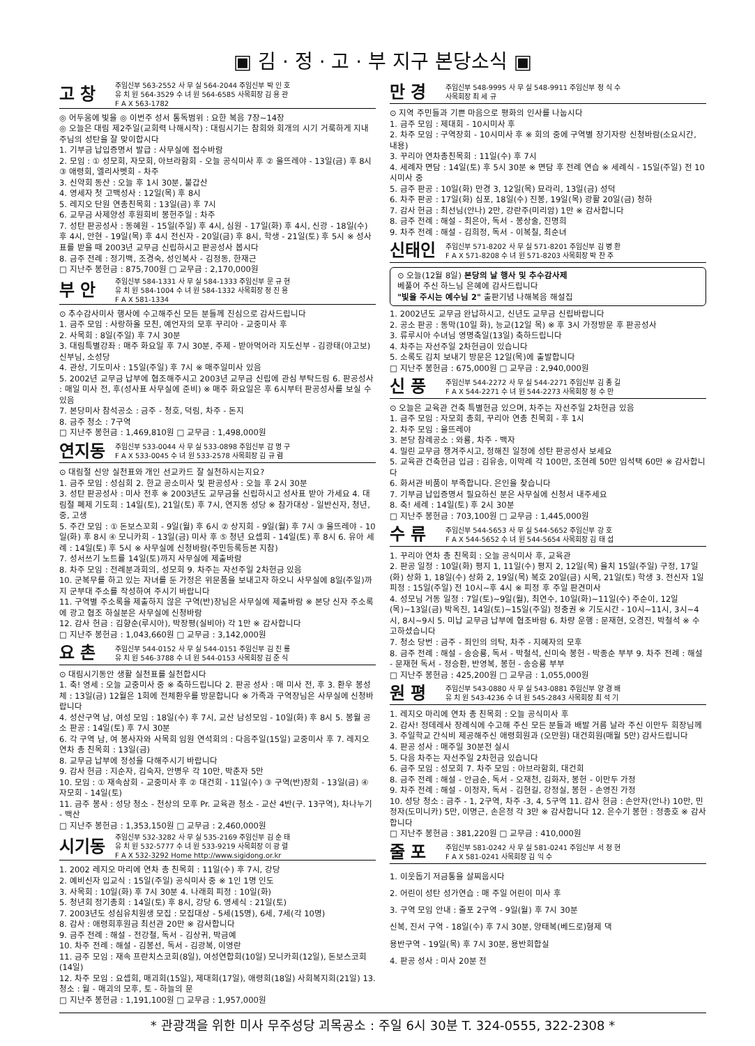▣ 김 · 정 · 고 · 부 지구 본당소식 ▣
고 창
주임신부 563-2552 사 무 실 564-2044 주임신부 박 인 호
유 치 원 564-3529 수 녀 원 564-6585 사목회장 김 용 관
F A X 563-1782
◎ 어두움에 빛을 ◎ 이번주 성서 통독범위 : 요한 복음 7장~14장
◎ 오늘은 대림 제2주일(교회력 나해시작) : 대림시기는 참회와 회개의 시기 거룩하게 지내 주님의 성탄을 잘 맞이합시다
1. 기부금 납입증명서 발급 : 사무실에 접수바람
2. 모임 : ① 성모회, 자모회, 아브라함회 - 오늘 공식미사 후 ② 울뜨레야 - 13일(금) 후 8시 ③ 애령회, 엘리사벳회 - 차주
3. 신약회 동산 : 오늘 후 1시 30분, 불갑산
4. 영세자 첫 고백성사 : 12일(목) 후 8시
5. 레지오 단원 연총친목회 : 13일(금) 후 7시
6. 교무금 사제양성 후원회비 봉헌주일 : 차주
7. 성탄 판공성사 : 동혜원 - 15일(주일) 후 4시, 심원 - 17일(화) 후 4시, 신광 - 18일(수) 후 4시, 안현 - 19일(목) 후 4시 전신자 - 20일(금) 후 8시, 학생 - 21일(토) 후 5시 ※ 성사표를 받을 때 2003년 교무금 신립하시고 판공성사 봅시다
8. 금주 전례 : 정기백, 조경숙, 성인복사 - 김정동, 한재근
□ 지난주 봉헌금 : 875,700원 □ 교무금 : 2,170,000원
부 안
주임신부 584-1331 사 무 실 584-1333 주임신부 문 규 현
유 치 원 584-1004 수 녀 원 584-1332 사목회장 정 진 용
F A X 581-1334
⊙ 추수감사미사 행사에 수고해주신 모든 분들께 진심으로 감사드립니다
1. 금주 모임 : 사랑하올 모친, 예언자의 모후 꾸리아 - 교중미사 후
2. 사목회 : 8일(주일) 후 7시 30분
3. 대림특별강좌 : 매주 화요일 후 7시 30분, 주제 - 받아먹어라 지도신부 - 김광태(야고보)신부님, 소성당
4. 관상, 기도미사 : 15일(주일) 후 7시 ※ 매주일미사 있음
5. 2002년 교무금 납부에 협조해주시고 2003년 교무금 신립에 관심 부탁드림 6. 판공성사 : 매일 미사 전, 후(성사표 사무실에 준비) ※ 매주 화요일은 후 6시부터 판공성사를 보실 수 있음
7. 본당미사 참석공소 : 금주 - 청호, 덕림, 차주 - 돈지
8. 금주 청소 : 7구역
□ 지난주 봉헌금 : 1,469,810원 □ 교무금 : 1,498,000원
연지동
주임신부 533-0044 사 무 실 533-0898 주임신부 감 명 구
F A X 533-0045 수 녀 원 533-2578 사목회장 김 규 렴
⊙ 대림절 신앙 실천표와 개인 선교카드 잘 실천하시는지요?
1. 금주 모임 : 성심회 2. 한교 공소미사 및 판공성사 : 오늘 후 2시 30분
3. 성탄 판공성사 : 미사 전후 ※ 2003년도 교무금을 신립하시고 성사표 받아 가세요 4. 대림절 폐제 기도회 : 14일(토), 21일(토) 후 7시, 연지동 성당 ※ 참가대상 - 일반신자, 청년, 중, 고생
5. 주간 모임 : ① 돈보스꼬회 - 9일(월) 후 6시 ② 상지회 - 9일(월) 후 7시 ③ 울뜨레야 - 10일(화) 후 8시 ④ 모니카회 - 13일(금) 미사 후 ⑤ 청년 요셉회 - 14일(토) 후 8시 6. 유아 세례 : 14일(토) 후 5시 ※ 사무실에 신청바람(주민등록등본 지참)
7. 성서쓰기 노트를 14일(토)까지 사무실에 제출바람
8. 차주 모임 : 전례분과회의, 성모회 9. 차주는 자선주일 2차헌금 있음
10. 군복무를 하고 있는 자녀를 둔 가정은 위문품을 보내고자 하오니 사무실에 8일(주일)까지 군부대 주소를 작성하여 주시기 바랍니다
11. 구역별 주소록을 제출하지 않은 구역(반)장님은 사무실에 제출바람 ※ 본당 신자 주소록에 광고 협조 하실분은 사무실에 신청바람
12. 감사 헌금 : 김향순(루시아), 박장평(실비아) 각 1만 ※ 감사합니다
□ 지난주 봉헌금 : 1,043,660원 □ 교무금 : 3,142,000원
요 촌
주임신부 544-0152 사 무 실 544-0151 주임신부 김 진 룡
유 치 원 546-3788 수 녀 원 544-0153 사목회장 김 준 식
⊙ 대림시기동안 생활 실천표를 실천합시다
1. 축! 영세 : 오늘 교중미사 중 ※ 축하드립니다 2. 판공 성사 : 매 미사 전, 후 3. 환우 봉성체 : 13일(금) 12월은 1회에 전체환우를 방문합니다 ※ 가족과 구역장님은 사무실에 신청바랍니다
4. 성산구역 남, 여성 모임 : 18일(수) 후 7시, 교산 남성모임 - 10일(화) 후 8시 5. 봉월 공소 판공 : 14일(토) 후 7시 30분
6. 각 구역 남, 여 봉사자와 사목회 임원 연석회의 : 다음주일(15일) 교중미사 후 7. 레지오 연차 총 친목회 : 13일(금)
8. 교무금 납부에 정성을 다해주시기 바랍니다
9. 감사 헌금 : 지순자, 김숙자, 안병우 각 10만, 박춘자 5만
10. 모임 : ① 재속삼회 - 교중미사 후 ② 대건회 - 11일(수) ③ 구역(반)장회 - 13일(금) ④ 자모회 - 14일(토)
11. 금주 봉사 : 성당 청소 - 천상의 모후 Pr. 교육관 청소 - 교산 4반(구. 13구역), 차나누기 - 백산
□ 지난주 봉헌금 : 1,353,150원 □ 교무금 : 2,460,000원
시기동
주임신부 532-3282 사 무 실 535-2169 주임신부 김 순 태
유 치 원 532-5777 수 녀 원 533-9219 사목회장 이 광 렬
F A X 532-3292 Home http://www.sigidong.or.kr
1. 2002 레지오 마리에 연차 총 친목회 : 11일(수) 후 7시, 강당
2. 예비신자 입교식 : 15일(주일) 공식미사 중 ※ 1인 1명 인도
3. 사목회 : 10일(화) 후 7시 30분 4. 나래회 피정 : 10일(화)
5. 청년회 정기총회 : 14일(토) 후 8시, 강당 6. 영세식 : 21일(토)
7. 2003년도 성심유치원생 모집 : 모집대상 - 5세(15명), 6세, 7세(각 10명)
8. 감사 : 애령회후원금 최선관 20만 ※ 감사합니다
9. 금주 전례 : 해설 - 전강철, 독서 - 김상귀, 박금예
10. 차주 전례 : 해설 - 김봉선, 독서 - 김광복, 이영란
11. 금주 모임 : 재속 프란치스코회(8일), 여성연합회(10일) 모니카회(12일), 돈보스코회(14일)
12. 차주 모임 : 요셉회, 매괴회(15일), 제대회(17일), 애령회(18일) 사회복지회(21일) 13. 청소 : 월 - 매괴의 모후, 토 - 하늘의 문
□ 지난주 봉헌금 : 1,191,100원 □ 교무금 : 1,957,000원
만 경
주임신부 548-9995 사 무 실 548-9911 주임신부 정 식 수
사목회장 최 세 규
⊙ 지역 주민들과 기쁜 마음으로 평화의 인사를 나눕시다
1. 금주 모임 : 제대회 - 10시미사 후
2. 차주 모임 : 구역장회 - 10시미사 후 ※ 회의 중에 구역별 장기자랑 신청바람(소요시간, 내용)
3. 꾸리아 연차총친목회 : 11일(수) 후 7시
4. 세례자 면담 : 14일(토) 후 5시 30분 ※ 면담 후 전례 연습 ※ 세례식 - 15일(주일) 전 10시미사 중
5. 금주 판공 : 10일(화) 만경 3, 12일(목) 묘라리, 13일(금) 성덕
6. 차주 판공 : 17일(화) 심포, 18일(수) 진봉, 19일(목) 광활 20일(금) 청하
7. 감사 헌금 : 최선님(안나) 2만, 강란주(미리암) 1만 ※ 감사합니다
8. 금주 전례 : 해설 - 최은아, 독서 - 봉상술, 진명희
9. 차주 전례 : 해설 - 김희정, 독서 - 이복칠, 최순녀
신태인
주임신부 571-8202 사 무 실 571-8201 주임신부 김 병 환
F A X 571-8208 수 녀 원 571-8203 사목회장 박 찬 주
⊙ 오늘(12월 8일) 본당의 날 행사 및 추수감사제
베풀어 주신 하느님 은혜에 감사드립니다
"빛을 주시는 예수님 2" 출판기념 나해복음 해설집
1. 2002년도 교무금 완납하시고, 신년도 교무금 신립바랍니다
2. 공소 판공 : 동막(10일 화), 능교(12일 목) ※ 후 3시 가정방문 후 판공성사
3. 류루시아 수녀님 영명축일(13일) 축하드립니다
4. 차주는 자선주일 2차헌금이 있습니다
5. 소록도 김치 보내기 방문은 12일(목)에 출발합니다
□ 지난주 봉헌금 : 675,000원 □ 교무금 : 2,940,000원
신 풍
주임신부 544-2272 사 무 실 544-2271 주임신부 김 종 길
F A X 544-2271 수 녀 원 544-2273 사목회장 정 수 만
⊙ 오늘은 교육관 건축 특별헌금 있으며, 차주는 자선주일 2차헌금 있음
1. 금주 모임 : 자모회 총회, 꾸리아 연총 친목회 - 후 1시
2. 차주 모임 : 울뜨레야
3. 본당 참례공소 : 와룡, 차주 - 백자
4. 밀린 교무금 챙겨주시고, 정해진 일정에 성탄 판공성사 보세요
5. 교육관 건축헌금 입금 : 김유송, 이막례 각 100만, 조현례 50만 임석택 60만 ※ 감사합니다
6. 화서관 비품이 부족합니다. 은인을 찾습니다
7. 기부금 납입증명서 필요하신 분은 사무실에 신청서 내주세요
8. 축! 세례 : 14일(토) 후 2시 30분
□ 지난주 봉헌금 : 703,100원 □ 교무금 : 1,445,000원
수 류
주임신부 544-5653 사 무 실 544-5652 주임신부 강 호
F A X 544-5652 수 녀 원 544-5654 사목회장 김 태 섭
1. 꾸리아 연차 총 친목회 : 오늘 공식미사 후, 교육관
2. 판공 일정 : 10일(화) 평지 1, 11일(수) 평지 2, 12일(목) 율치 15일(주일) 구정, 17일(화) 상화 1, 18일(수) 상화 2, 19일(목) 복호 20일(금) 시목, 21일(토) 학생 3. 전신자 1일 피정 : 15일(주일) 전 10시~후 4시 ※ 피정 후 주일 판견미사
4. 성모님 거동 일정 : 7일(토)~9일(월), 최연수, 10일(화)~11일(수) 주순이, 12일(목)~13일(금) 박옥진, 14일(토)~15일(주일) 정충권 ※ 기도시간 - 10시~11시, 3시~4시, 8시~9시 5. 미납 교무금 납부에 협조바람 6. 차량 운행 : 문재현, 오경진, 박철석 ※ 수고하셨습니다
7. 청소 당번 : 금주 - 죄인의 의탁, 차주 - 지혜자의 모후
8. 금주 전례 : 해설 - 송승룡, 독서 - 박철석, 신미숙 봉헌 - 박종순 부부 9. 차주 전례 : 해설 - 문재현 독서 - 정승환, 반영복, 봉헌 - 송승룡 부부
□ 지난주 봉헌금 : 425,200원 □ 교무금 : 1,055,000원
원 평
주임신부 543-0880 사 무 실 543-0881 주임신부 양 경 배
유 치 원 543-4236 수 녀 원 545-2843 사목회장 최 석 기
1. 레지오 마리에 연차 총 친목회 : 오늘 공식미사 후
2. 감사! 정데레사 장례식에 수고해 주신 모든 분들과 배발 거름 날라 주신 이만두 회장님께 3. 주일학교 간식비 제공해주신 애령회원과 (오만원) 대건회원(매월 5만) 감사드립니다
4. 판공 성사 : 매주일 30분전 실시
5. 다음 차주는 자선주일 2차헌금 있습니다
6. 금주 모임 : 성모회 7. 차주 모임 : 아브라함회, 대건회
8. 금주 전례 : 해설 - 안금순, 독서 - 오재천, 김화자, 봉헌 - 이만두 가정
9. 차주 전례 : 해설 - 이정자, 독서 - 김현길, 강정실, 봉헌 - 손영진 가정
10. 성당 청소 : 금주 - 1, 2구역, 차주 -3, 4, 5구역 11. 감사 헌금 : 손안자(안나) 10만, 민정자(도미니카) 5만, 이명근, 손은정 각 3만 ※ 감사합니다 12. 은수기 봉헌 : 정종호 ※ 감사합니다
□ 지난주 봉헌금 : 381,220원 □ 교무금 : 410,000원
줄 포
주임신부 581-0242 사 무 실 581-0241 주임신부 서 정 현
F A X 581-0241 사목회장 김 익 수
1. 이웃돕기 저금통을 살찌웁시다
2. 어린이 성탄 성가연습 : 매 주일 어린이 미사 후
3. 구역 모임 안내 : 줄포 2구역 - 9일(월) 후 7시 30분
신복, 진서 구역 - 18일(수) 후 7시 30분, 양태복(베드로)형제 댁
용반구역 - 19일(목) 후 7시 30분, 용반회합실
4. 판공 성사 : 미사 20분 전
* 관광객을 위한 미사 무주성당 괴목공소 : 주일 6시 30분 T. 324-0555, 322-2308 *